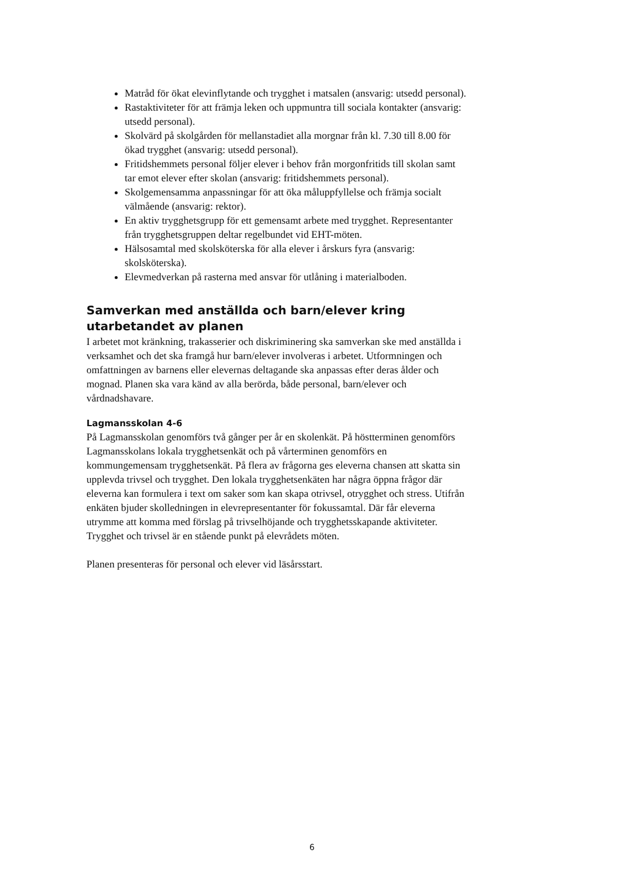Matråd för ökat elevinflytande och trygghet i matsalen (ansvarig: utsedd personal).
Rastaktiviteter för att främja leken och uppmuntra till sociala kontakter (ansvarig: utsedd personal).
Skolvärd på skolgården för mellanstadiet alla morgnar från kl. 7.30 till 8.00 för ökad trygghet (ansvarig: utsedd personal).
Fritidshemmets personal följer elever i behov från morgonfritids till skolan samt tar emot elever efter skolan (ansvarig: fritidshemmets personal).
Skolgemensamma anpassningar för att öka måluppfyllelse och främja socialt välmående (ansvarig: rektor).
En aktiv trygghetsgrupp för ett gemensamt arbete med trygghet. Representanter från trygghetsgruppen deltar regelbundet vid EHT-möten.
Hälsosamtal med skolsköterska för alla elever i årskurs fyra (ansvarig: skolsköterska).
Elevmedverkan på rasterna med ansvar för utlåning i materialboden.
Samverkan med anställda och barn/elever kring utarbetandet av planen
I arbetet mot kränkning, trakasserier och diskriminering ska samverkan ske med anställda i verksamhet och det ska framgå hur barn/elever involveras i arbetet. Utformningen och omfattningen av barnens eller elevernas deltagande ska anpassas efter deras ålder och mognad. Planen ska vara känd av alla berörda, både personal, barn/elever och vårdnadshavare.
Lagmansskolan 4-6
På Lagmansskolan genomförs två gånger per år en skolenkät. På höstterminen genomförs Lagmansskolans lokala trygghetsenkät och på vårterminen genomförs en kommungemensam trygghetsenkät. På flera av frågorna ges eleverna chansen att skatta sin upplevda trivsel och trygghet. Den lokala trygghetsenkäten har några öppna frågor där eleverna kan formulera i text om saker som kan skapa otrivsel, otrygghet och stress. Utifrån enkäten bjuder skolledningen in elevrepresentanter för fokussamtal. Där får eleverna utrymme att komma med förslag på trivselhöjande och trygghetsskapande aktiviteter. Trygghet och trivsel är en stående punkt på elevrådets möten.
Planen presenteras för personal och elever vid läsårsstart.
6